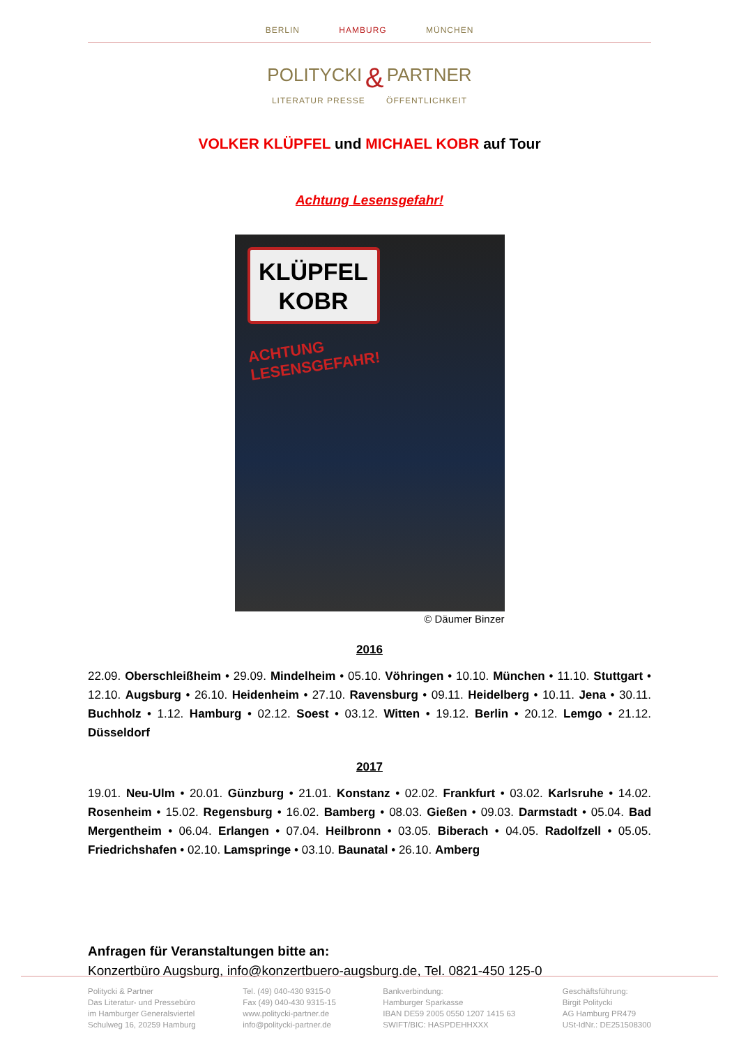BERLIN HAMBURG MÜNCHEN
POLITYCKI & PARTNER
LITERATUR PRESSE ÖFFENTLICHKEIT
VOLKER KLÜPFEL und MICHAEL KOBR auf Tour
Achtung Lesensgefahr!
KLÜPFEL
KOBR
ACHTUNG
LESENSGEFAHR!
© Däumer Binzer
2016
22.09. Oberschleißheim • 29.09. Mindelheim • 05.10. Vöhringen • 10.10. München • 11.10. Stuttgart • 12.10. Augsburg • 26.10. Heidenheim • 27.10. Ravensburg • 09.11. Heidelberg • 10.11. Jena • 30.11. Buchholz • 1.12. Hamburg • 02.12. Soest • 03.12. Witten • 19.12. Berlin • 20.12. Lemgo • 21.12. Düsseldorf
2017
19.01. Neu-Ulm • 20.01. Günzburg • 21.01. Konstanz • 02.02. Frankfurt • 03.02. Karlsruhe • 14.02. Rosenheim • 15.02. Regensburg • 16.02. Bamberg • 08.03. Gießen • 09.03. Darmstadt • 05.04. Bad Mergentheim • 06.04. Erlangen • 07.04. Heilbronn • 03.05. Biberach • 04.05. Radolfzell • 05.05. Friedrichshafen • 02.10. Lamspringe • 03.10. Baunatal • 26.10. Amberg
Anfragen für Veranstaltungen bitte an:
Konzertbüro Augsburg, info@konzertbuero-augsburg.de, Tel. 0821-450 125-0
Politycki & Partner
Das Literatur- und Pressebüro
im Hamburger Generalsviertel
Schulweg 16, 20259 Hamburg
Tel. (49) 040-430 9315-0
Fax (49) 040-430 9315-15
www.politycki-partner.de
info@politycki-partner.de
Bankverbindung:
Hamburger Sparkasse
IBAN DE59 2005 0550 1207 1415 63
SWIFT/BIC: HASPDEHHXXX
Geschäftsführung:
Birgit Politycki
AG Hamburg PR479
USt-IdNr.: DE251508300